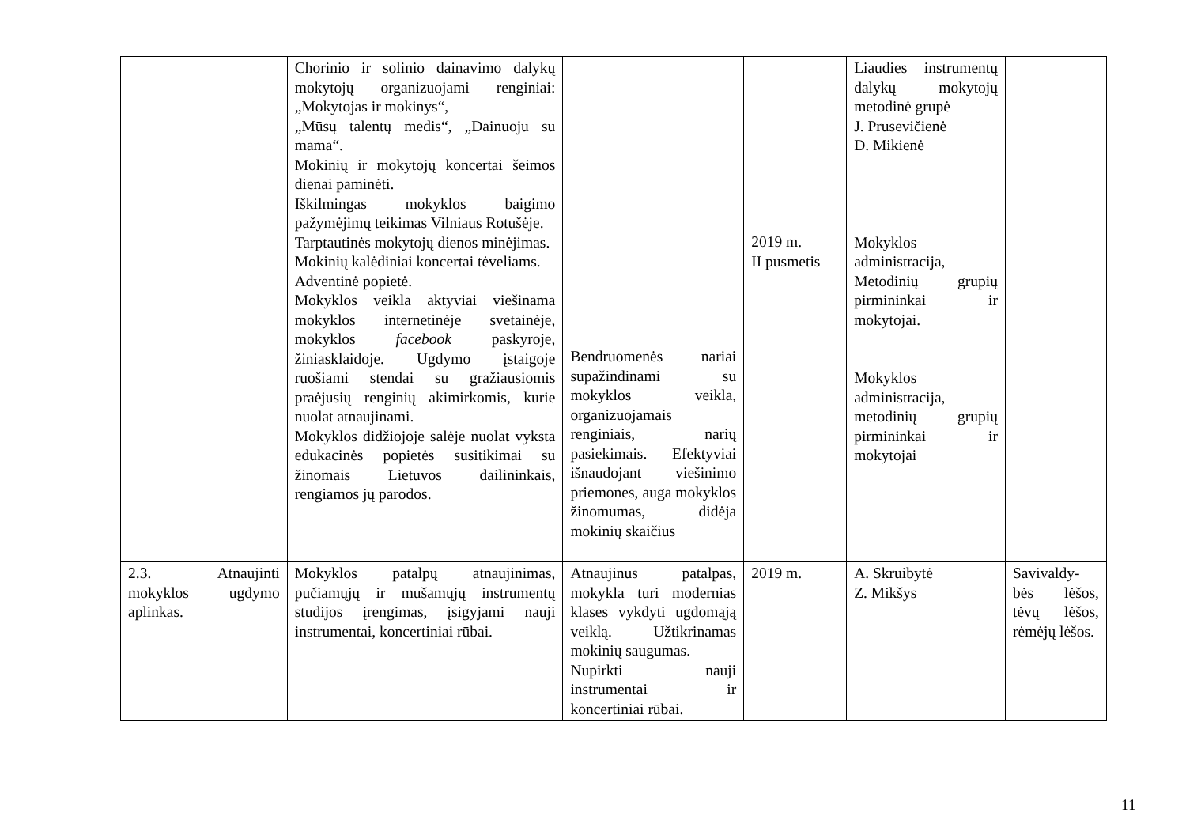| | Chorinio ir solinio dainavimo dalykų mokytojų organizuojami renginiai: „Mokytojas ir mokinys“, „Mūsų talentų medis“, „Dainuoju su mama“. Mokinių ir mokytojų koncertai šeimos dienai paminėti. Iškilmingas mokyklos baigimo pažymėjimų teikimas Vilniaus Rotušėje. Tarptautinės mokytojų dienos minėjimas. Mokinių kalėdiniai koncertai tėveliams. Adventinė popietė. Mokyklos veikla aktyviai viešinama mokyklos internetinėje svetainėje, mokyklos facebook paskyroje, žiniasklaidoje. Ugdymo įstaigoje ruošiami stendai su gražiausiomis praėjusių renginių akimirkomis, kurie nuolat atnaujinami. Mokyklos didžiojoje salėje nuolat vyksta edukacinės popietės susitikimai su žinomais Lietuvos dailininkais, rengiamos jų parodos. | Bendruomenės nariai supažindinami su mokyklos veikla, organizuojamais renginiais, narių pasiekimais. Efektyviai išnaudojant viešinimo priemones, auga mokyklos žinomumas, didėja mokinių skaičius | 2019 m. II pusmetis | Liaudies instrumentų dalykų mokytojų metodinė grupė J. Prusevičienė D. Mikienė Mokyklos administracija, Metodinių grupių pirmininkai ir mokytojai. Mokyklos administracija, metodinių grupių pirmininkai ir mokytojai | |
| 2.3. Atnaujinti mokyklos ugdymo aplinkas. | Mokyklos patalpų atnaujinimas, pučiamųjų ir mušamųjų instrumentų studijos įrengimas, įsigyjami nauji instrumentai, koncertiniai rūbai. | Atnaujinus patalpas, mokykla turi modernias klases vykdyti ugdomąją veiklą. Užtikrinamas mokinių saugumas. Nupirkti nauji instrumentai ir koncertiniai rūbai. | 2019 m. | A. Skruibytė Z. Mikšys | Savivaldy-bės lėšos, tėvų lėšos, rėmėjų lėšos. |
11